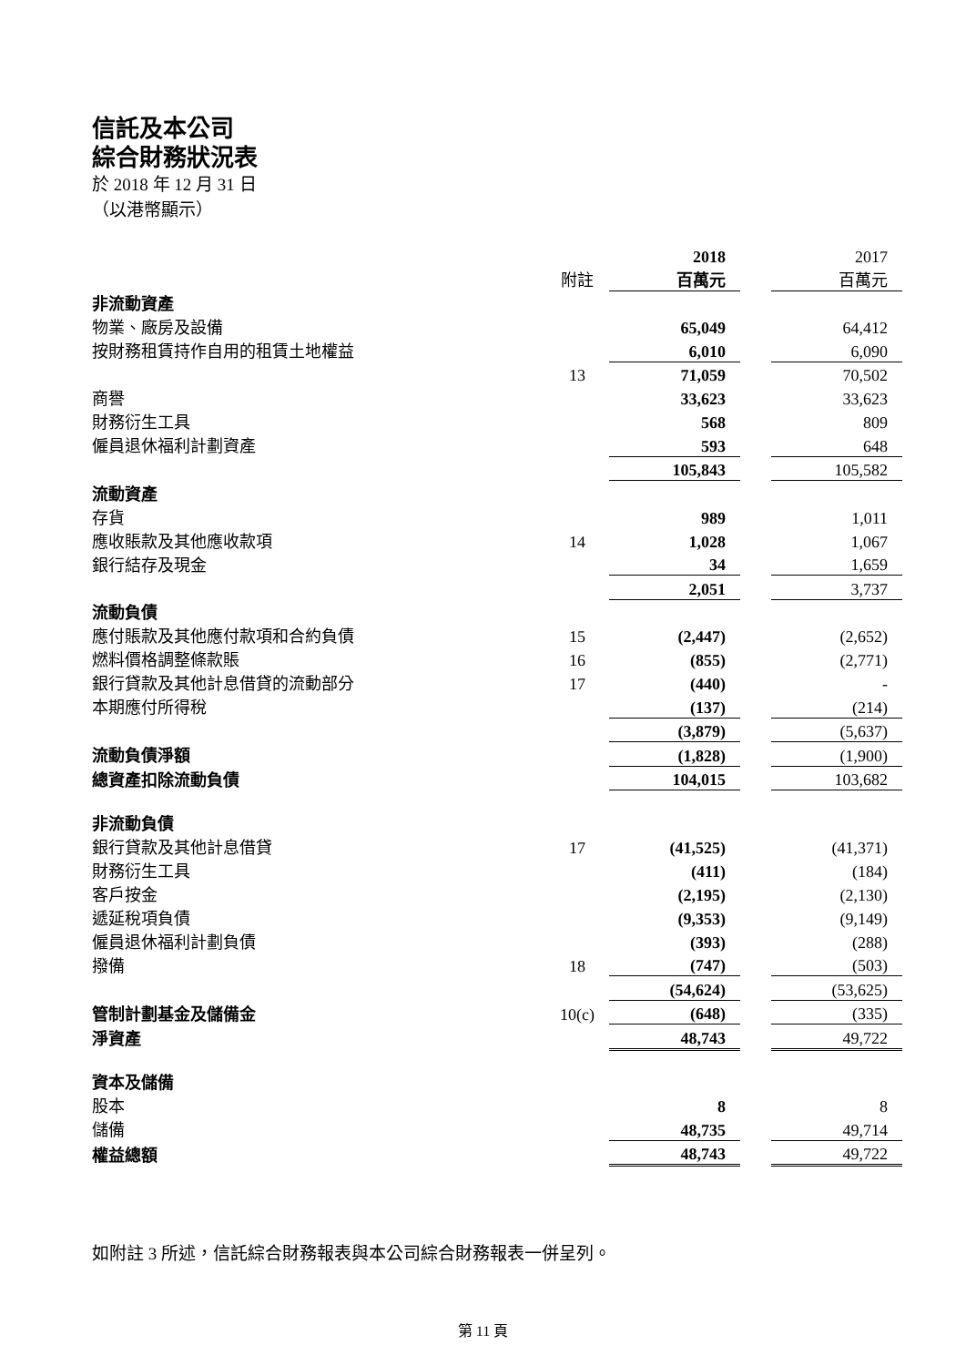信託及本公司
綜合財務狀況表
於 2018 年 12 月 31 日
（以港幣顯示）
| | | 2018 | | 2017 |
| | 附註 | 百萬元 | | 百萬元 |
| 非流動資產 | | | | |
| 物業、廠房及設備 | | 65,049 | | 64,412 |
| 按財務租賃持作自用的租賃土地權益 | | 6,010 | | 6,090 |
| | 13 | 71,059 | | 70,502 |
| 商譽 | | 33,623 | | 33,623 |
| 財務衍生工具 | | 568 | | 809 |
| 僱員退休福利計劃資產 | | 593 | | 648 |
| | | 105,843 | | 105,582 |
| 流動資產 | | | | |
| 存貨 | | 989 | | 1,011 |
| 應收賬款及其他應收款項 | 14 | 1,028 | | 1,067 |
| 銀行結存及現金 | | 34 | | 1,659 |
| | | 2,051 | | 3,737 |
| 流動負債 | | | | |
| 應付賬款及其他應付款項和合約負債 | 15 | (2,447) | | (2,652) |
| 燃料價格調整條款賬 | 16 | (855) | | (2,771) |
| 銀行貸款及其他計息借貸的流動部分 | 17 | (440) | | - |
| 本期應付所得稅 | | (137) | | (214) |
| | | (3,879) | | (5,637) |
| 流動負債淨額 | | (1,828) | | (1,900) |
| 總資產扣除流動負債 | | 104,015 | | 103,682 |
| 非流動負債 | | | | |
| 銀行貸款及其他計息借貸 | 17 | (41,525) | | (41,371) |
| 財務衍生工具 | | (411) | | (184) |
| 客戶按金 | | (2,195) | | (2,130) |
| 遞延稅項負債 | | (9,353) | | (9,149) |
| 僱員退休福利計劃負債 | | (393) | | (288) |
| 撥備 | 18 | (747) | | (503) |
| | | (54,624) | | (53,625) |
| 管制計劃基金及儲備金 | 10(c) | (648) | | (335) |
| 淨資產 | | 48,743 | | 49,722 |
| 資本及儲備 | | | | |
| 股本 | | 8 | | 8 |
| 儲備 | | 48,735 | | 49,714 |
| 權益總額 | | 48,743 | | 49,722 |
如附註 3 所述，信託綜合財務報表與本公司綜合財務報表一併呈列。
第 11 頁